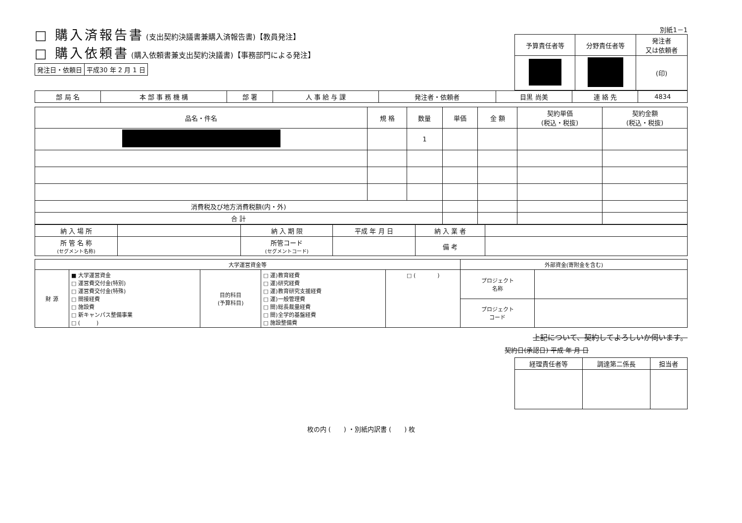□ 購入済報告書 (支出契約決議書兼購入済報告書)【教員発注】
□ 購入依頼書 (購入依頼書兼支出契約決議書)【事務部門による発注】
| 発注日・依頼日 | 平成30 年 2 月 1 日 |
別紙1－1
| 予算責任者等 | 分野責任者等 | 発注者 又は依頼者 |
| | | (印) |
| 部 局 名 | 本 部 事 務 機 構 | 部 署 | 人 事 給 与 課 | 発注者・依頼者 | 目黒 尚美 | 連 絡 先 | 4834 |
| 品名・件名 | 規 格 | 数量 | 単価 | 金 額 | 契約単価 (税込・税抜) | 契約金額 (税込・税抜) |
| --- | --- | --- | --- | --- | --- | --- |
| | | 1 | | | | |
| 消費税及び地方消費税額(内・外) | | | | | | |
| 合 計 | | | | | | |
| 納 入 場 所 | | 納 入 期 限 | 平成 年 月 日 | 納 入 業 者 | |
| 所 管 名 称 (セグメント名称) | | 所管コード (セグメントコード) | | 備 考 | |
| 大学運営資金等 | | | | | 外部資金(寄附金を含む) | |
| --- | --- | --- | --- | --- | --- | --- |
| 財 源 | ■ 大学運営資金 □ 運営費交付金(特別) □ 運営費交付金(特殊) □ 間接経費 □ 施設費 □ 新キャンパス整備事業 □ ( ) | 目的科目 (予算科目) | □ 運)教育経費 □ 運)研究経費 □ 運)教育研究支援経費 □ 運)一般管理費 □ 間)総長裁量経費 □ 間)全学的基盤経費 □ 施設整備費 | □ ( ) | プロジェクト 名称 | |
| | | | | | プロジェクト コード | |
上記について、契約してよろしいか伺います。
契約日(承認日) 平成 年 月 日
| 経理責任者等 | 調達第二係長 | 担当者 |
枚の内 (　　) ・別紙内訳書 (　　) 枚